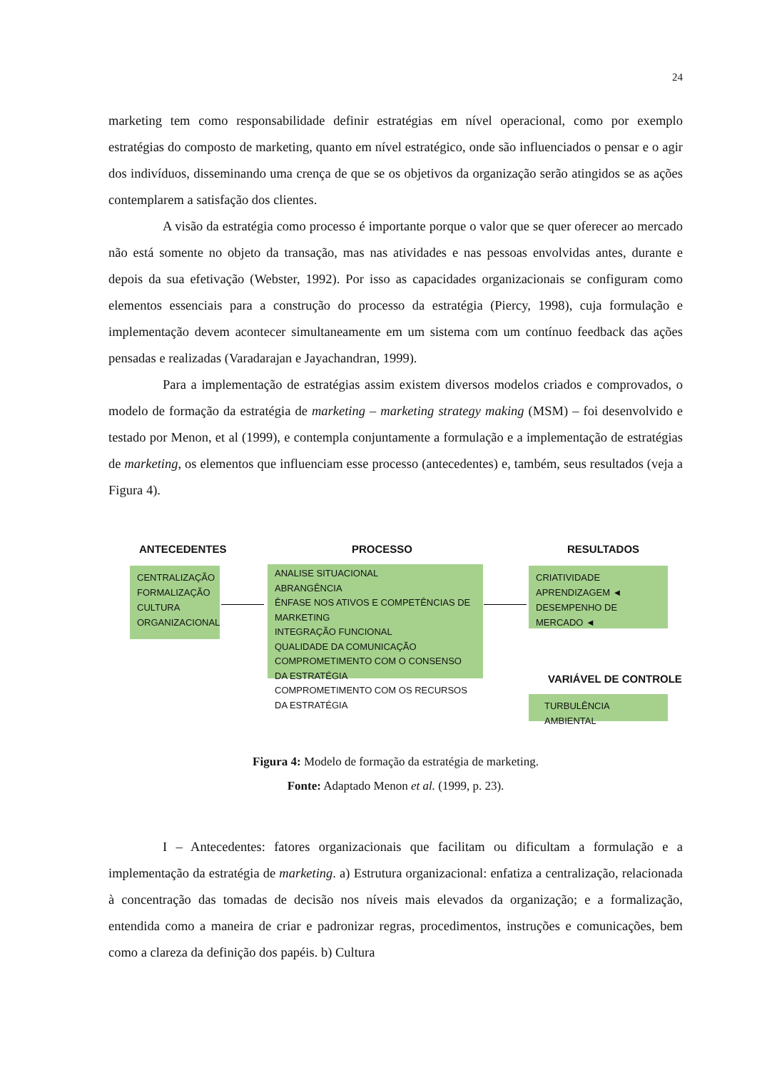24
marketing tem como responsabilidade definir estratégias em nível operacional, como por exemplo estratégias do composto de marketing, quanto em nível estratégico, onde são influenciados o pensar e o agir dos indivíduos, disseminando uma crença de que se os objetivos da organização serão atingidos se as ações contemplarem a satisfação dos clientes.
A visão da estratégia como processo é importante porque o valor que se quer oferecer ao mercado não está somente no objeto da transação, mas nas atividades e nas pessoas envolvidas antes, durante e depois da sua efetivação (Webster, 1992). Por isso as capacidades organizacionais se configuram como elementos essenciais para a construção do processo da estratégia (Piercy, 1998), cuja formulação e implementação devem acontecer simultaneamente em um sistema com um contínuo feedback das ações pensadas e realizadas (Varadarajan e Jayachandran, 1999).
Para a implementação de estratégias assim existem diversos modelos criados e comprovados, o modelo de formação da estratégia de marketing – marketing strategy making (MSM) – foi desenvolvido e testado por Menon, et al (1999), e contempla conjuntamente a formulação e a implementação de estratégias de marketing, os elementos que influenciam esse processo (antecedentes) e, também, seus resultados (veja a Figura 4).
ANTECEDENTES PROCESSO RESULTADOS
CENTRALIZAÇÃO
FORMALIZAÇÃO
CULTURA
ORGANIZACIONAL
ANALISE SITUACIONAL
ABRANGÊNCIA
ÊNFASE NOS ATIVOS E COMPETÊNCIAS DE MARKETING
INTEGRAÇÃO FUNCIONAL
QUALIDADE DA COMUNICAÇÃO
COMPROMETIMENTO COM O CONSENSO DA ESTRATÉGIA
COMPROMETIMENTO COM OS RECURSOS DA ESTRATÉGIA
CRIATIVIDADE
APRENDIZAGEM ◄
DESEMPENHO DE MERCADO ◄
VARIÁVEL DE CONTROLE
TURBULÊNCIA AMBIENTAL
Figura 4: Modelo de formação da estratégia de marketing.
Fonte: Adaptado Menon et al. (1999, p. 23).
I – Antecedentes: fatores organizacionais que facilitam ou dificultam a formulação e a implementação da estratégia de marketing. a) Estrutura organizacional: enfatiza a centralização, relacionada à concentração das tomadas de decisão nos níveis mais elevados da organização; e a formalização, entendida como a maneira de criar e padronizar regras, procedimentos, instruções e comunicações, bem como a clareza da definição dos papéis. b) Cultura